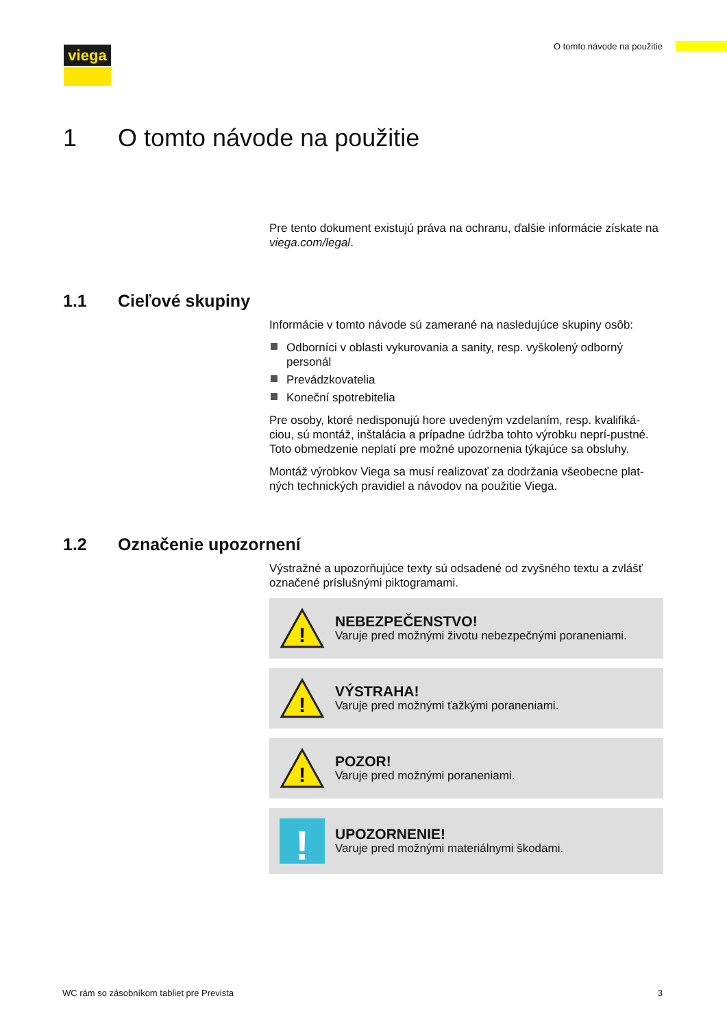viega O tomto návode na použitie
1 O tomto návode na použitie
Pre tento dokument existujú práva na ochranu, ďalšie informácie získate na viega.com/legal.
1.1 Cieľové skupiny
Informácie v tomto návode sú zamerané na nasledujúce skupiny osôb:
Odborníci v oblasti vykurovania a sanity, resp. vyškolený odborný personál
Prevádzkovatelia
Koneční spotrebitelia
Pre osoby, ktoré nedisponujú hore uvedeným vzdelaním, resp. kvalifiká-ciou, sú montáž, inštalácia a prípadne údržba tohto výrobku neprí-pustné. Toto obmedzenie neplatí pre možné upozornenia týkajúce sa obsluhy.
Montáž výrobkov Viega sa musí realizovať za dodržania všeobecne plat-ných technických pravidiel a návodov na použitie Viega.
1.2 Označenie upozornení
Výstražné a upozorňujúce texty sú odsadené od zvyšného textu a zvlášť označené príslušnými piktogramami.
!
NEBEZPEČENSTVO!
Varuje pred možnými životu nebezpečnými poraneniami.
!
VÝSTRAHA!
Varuje pred možnými ťažkými poraneniami.
!
POZOR!
Varuje pred možnými poraneniami.
!
UPOZORNENIE!
Varuje pred možnými materiálnymi škodami.
WC rám so zásobníkom tabliet pre Prevista 3